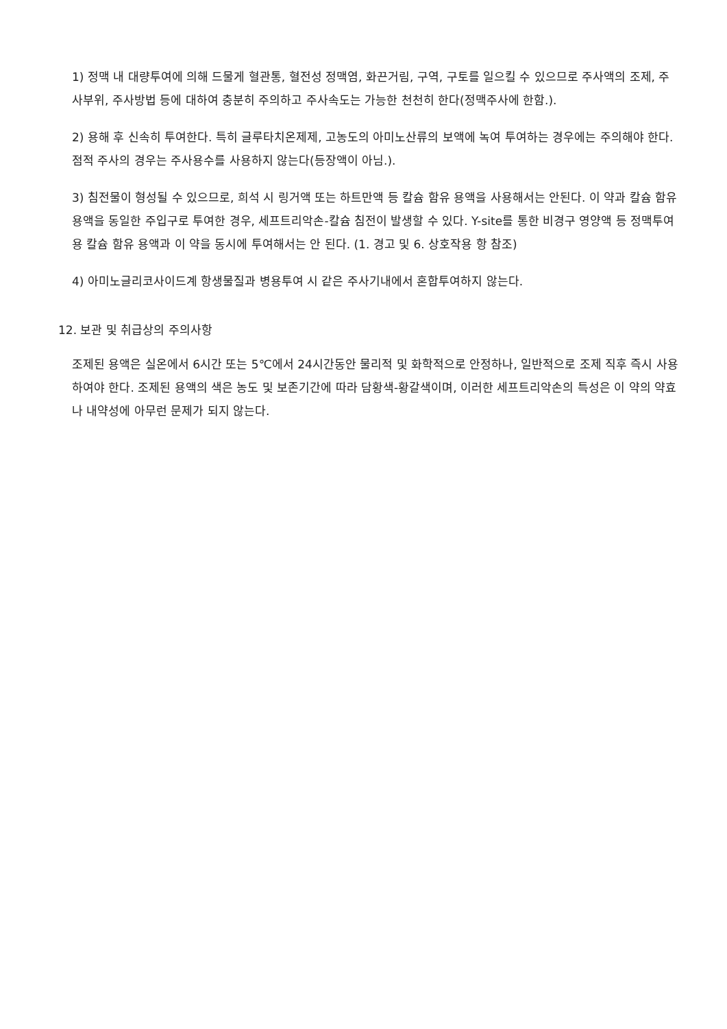1) 정맥 내 대량투여에 의해 드물게 혈관통, 혈전성 정맥염, 화끈거림, 구역, 구토를 일으킬 수 있으므로 주사액의 조제, 주사부위, 주사방법 등에 대하여 충분히 주의하고 주사속도는 가능한 천천히 한다(정맥주사에 한함.).
2) 용해 후 신속히 투여한다. 특히 글루타치온제제, 고농도의 아미노산류의 보액에 녹여 투여하는 경우에는 주의해야 한다. 점적 주사의 경우는 주사용수를 사용하지 않는다(등장액이 아님.).
3) 침전물이 형성될 수 있으므로, 희석 시 링거액 또는 하트만액 등 칼슘 함유 용액을 사용해서는 안된다. 이 약과 칼슘 함유 용액을 동일한 주입구로 투여한 경우, 세프트리악손-칼슘 침전이 발생할 수 있다. Y-site를 통한 비경구 영양액 등 정맥투여용 칼슘 함유 용액과 이 약을 동시에 투여해서는 안 된다. (1. 경고 및 6. 상호작용 항 참조)
4) 아미노글리코사이드계 항생물질과 병용투여 시 같은 주사기내에서 혼합투여하지 않는다.
12. 보관 및 취급상의 주의사항
조제된 용액은 실온에서 6시간 또는 5℃에서 24시간동안 물리적 및 화학적으로 안정하나, 일반적으로 조제 직후 즉시 사용하여야 한다. 조제된 용액의 색은 농도 및 보존기간에 따라 담황색-황갈색이며, 이러한 세프트리악손의 특성은 이 약의 약효나 내약성에 아무런 문제가 되지 않는다.